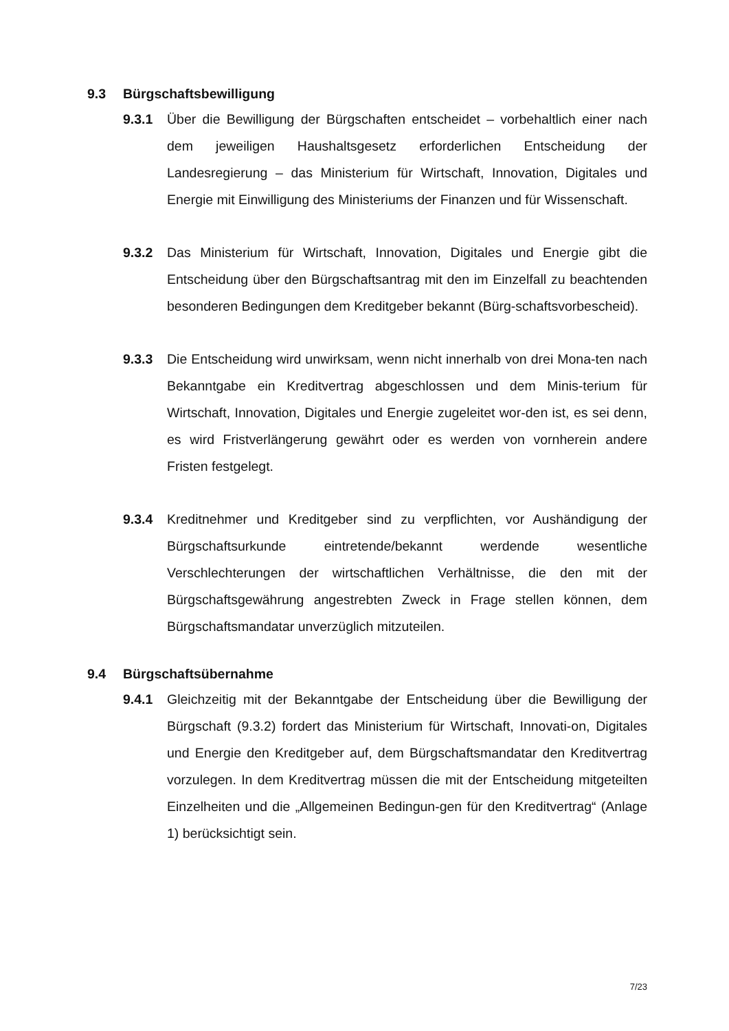9.3 Bürgschaftsbewilligung
9.3.1 Über die Bewilligung der Bürgschaften entscheidet – vorbehaltlich einer nach dem jeweiligen Haushaltsgesetz erforderlichen Entscheidung der Landesregierung – das Ministerium für Wirtschaft, Innovation, Digitales und Energie mit Einwilligung des Ministeriums der Finanzen und für Wissenschaft.
9.3.2 Das Ministerium für Wirtschaft, Innovation, Digitales und Energie gibt die Entscheidung über den Bürgschaftsantrag mit den im Einzelfall zu beachtenden besonderen Bedingungen dem Kreditgeber bekannt (Bürg-schaftsvorbescheid).
9.3.3 Die Entscheidung wird unwirksam, wenn nicht innerhalb von drei Mona-ten nach Bekanntgabe ein Kreditvertrag abgeschlossen und dem Minis-terium für Wirtschaft, Innovation, Digitales und Energie zugeleitet wor-den ist, es sei denn, es wird Fristverlängerung gewährt oder es werden von vornherein andere Fristen festgelegt.
9.3.4 Kreditnehmer und Kreditgeber sind zu verpflichten, vor Aushändigung der Bürgschaftsurkunde eintretende/bekannt werdende wesentliche Verschlechterungen der wirtschaftlichen Verhältnisse, die den mit der Bürgschaftsgewährung angestrebten Zweck in Frage stellen können, dem Bürgschaftsmandatar unverzüglich mitzuteilen.
9.4 Bürgschaftsübernahme
9.4.1 Gleichzeitig mit der Bekanntgabe der Entscheidung über die Bewilligung der Bürgschaft (9.3.2) fordert das Ministerium für Wirtschaft, Innovati-on, Digitales und Energie den Kreditgeber auf, dem Bürgschaftsmandatar den Kreditvertrag vorzulegen. In dem Kreditvertrag müssen die mit der Entscheidung mitgeteilten Einzelheiten und die „Allgemeinen Bedingun-gen für den Kreditvertrag“ (Anlage 1) berücksichtigt sein.
7/23